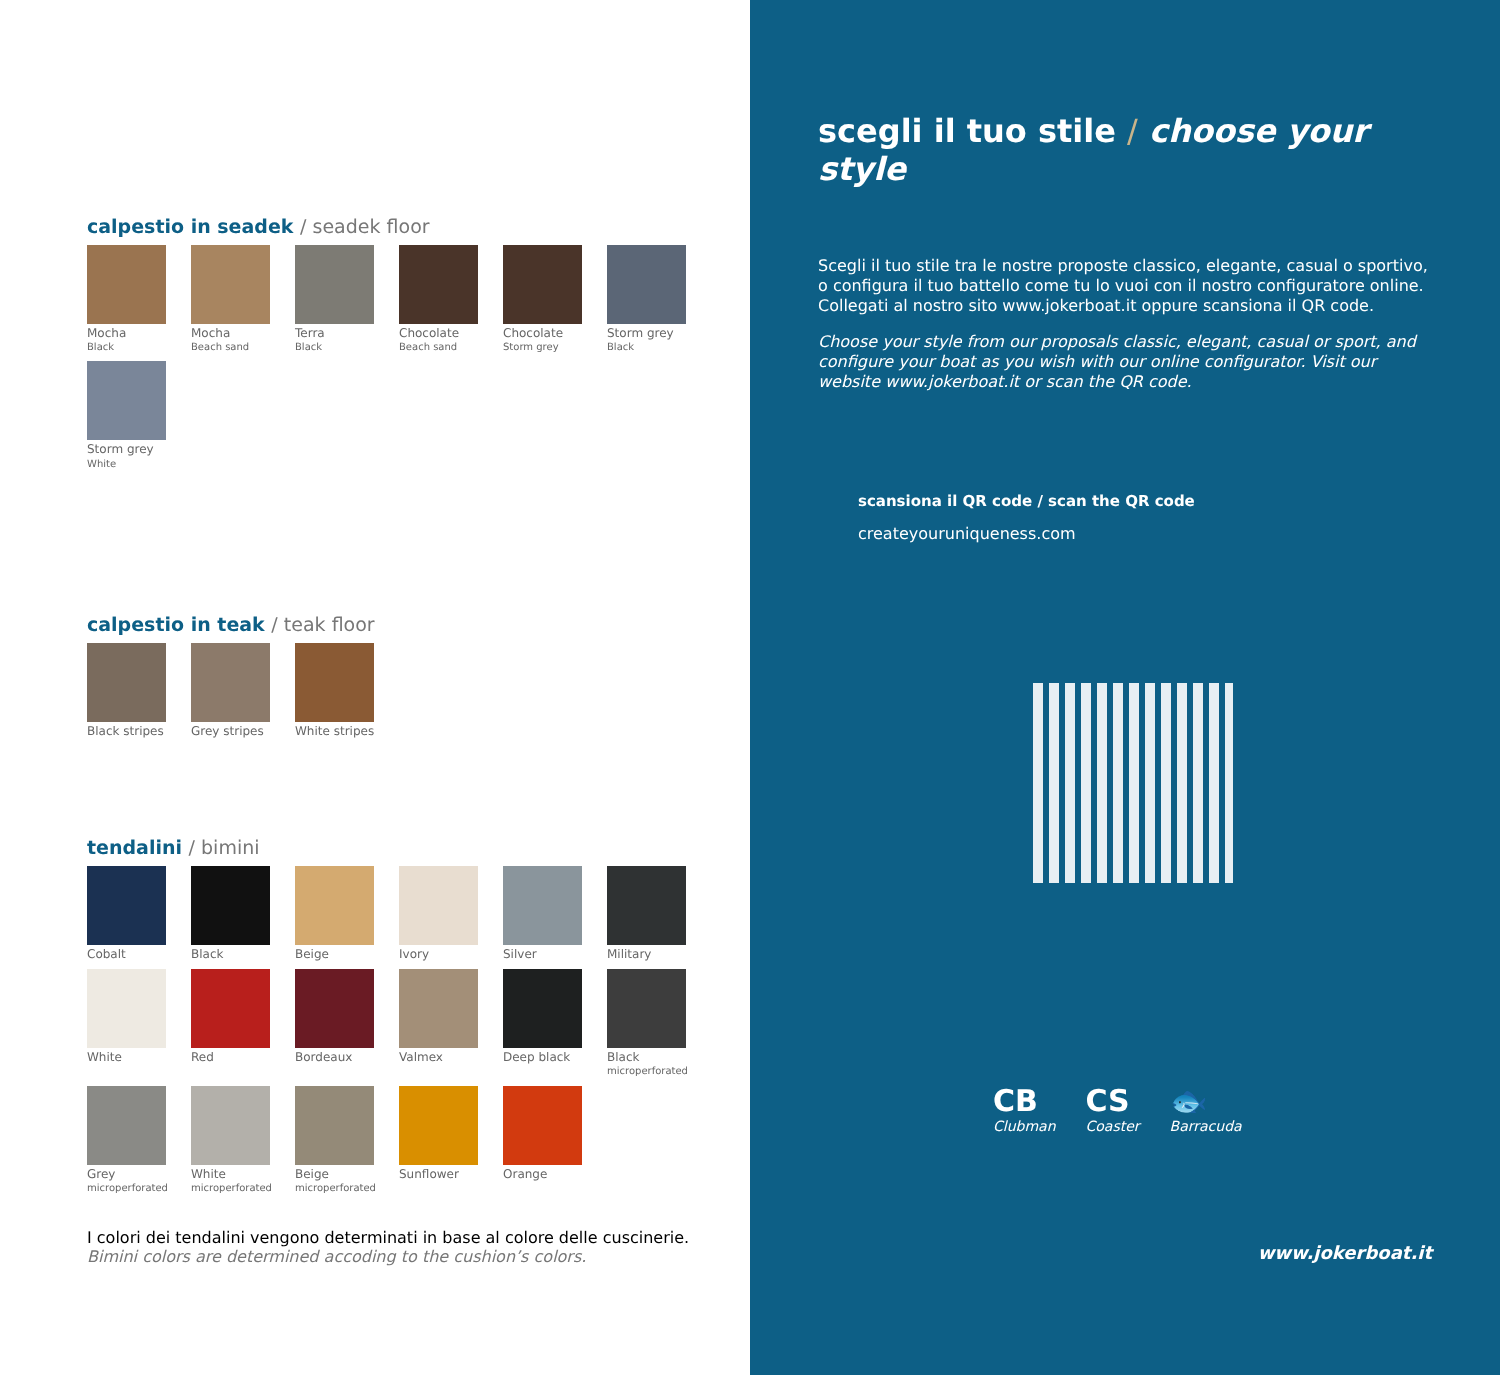calpestio in seadek / seadek floor
Mocha
Black
Mocha
Beach sand
Terra
Black
Chocolate
Beach sand
Chocolate
Storm grey
Storm grey
Black
Storm grey
White
calpestio in teak / teak floor
Black stripes
Grey stripes
White stripes
tendalini / bimini
Cobalt
Black
Beige
Ivory
Silver
Military
White
Red
Bordeaux
Valmex
Deep black
Black
microperforated
Grey
microperforated
White
microperforated
Beige
microperforated
Sunflower
Orange
I colori dei tendalini vengono determinati in base al colore delle cuscinerie.
Bimini colors are determined accoding to the cushion’s colors.
scegli il tuo stile / choose your style
Scegli il tuo stile tra le nostre proposte classico, elegante, casual o sportivo, o configura il tuo battello come tu lo vuoi con il nostro configuratore online. Collegati al nostro sito www.jokerboat.it oppure scansiona il QR code.
Choose your style from our proposals classic, elegant, casual or sport, and configure your boat as you wish with our online configurator. Visit our website www.jokerboat.it or scan the QR code.
scansiona il QR code / scan the QR code
createyouruniqueness.com
CB
Clubman
CS
Coaster
🐟
Barracuda
www.jokerboat.it